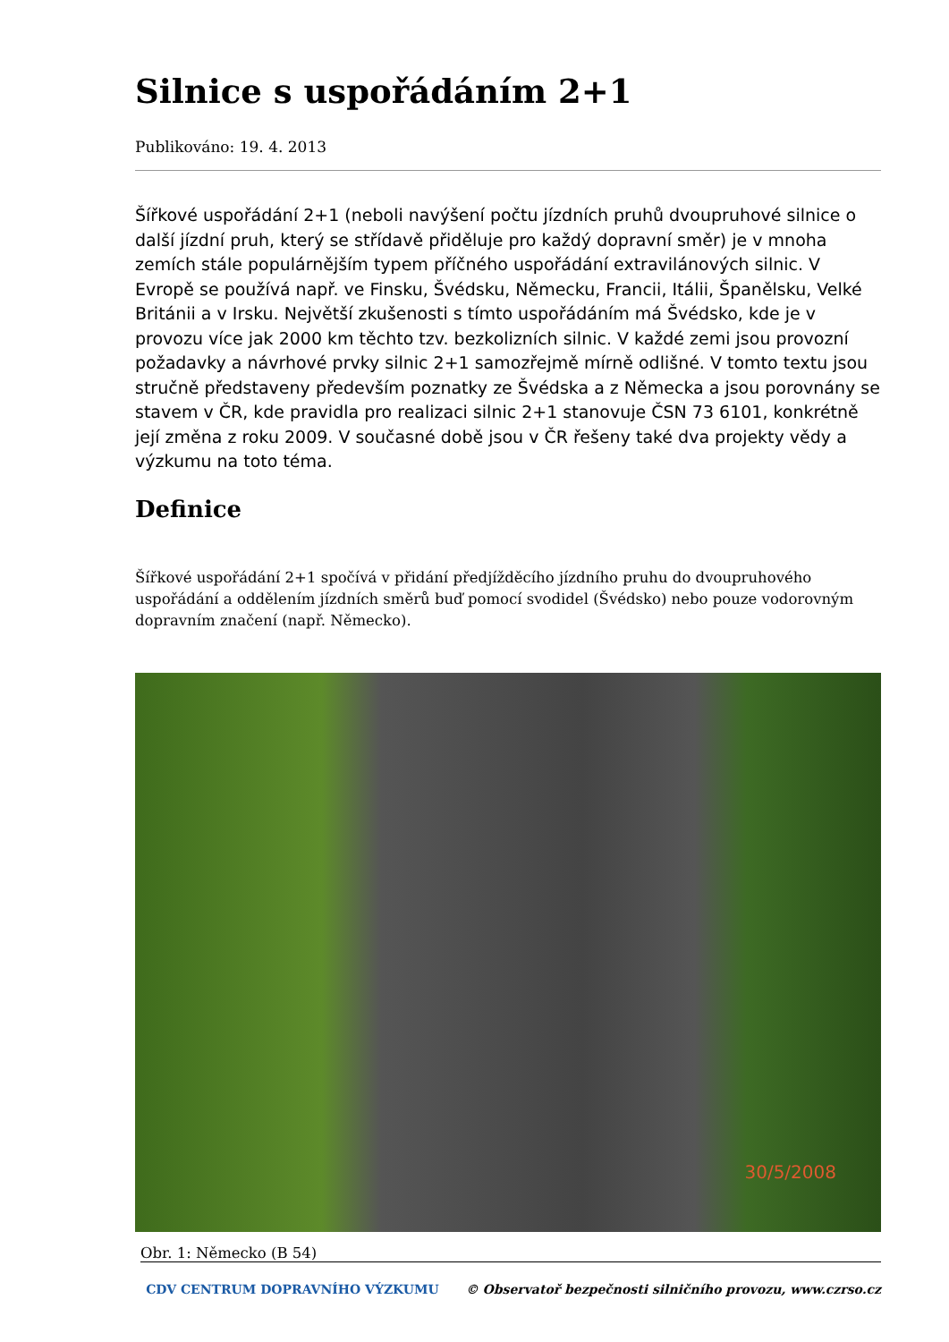Silnice s uspořádáním 2+1
Publikováno: 19. 4. 2013
Šířkové uspořádání 2+1 (neboli navýšení počtu jízdních pruhů dvoupruhové silnice o další jízdní pruh, který se střídavě přiděluje pro každý dopravní směr) je v mnoha zemích stále populárnějším typem příčného uspořádání extravilánových silnic. V Evropě se používá např. ve Finsku, Švédsku, Německu, Francii, Itálii, Španělsku, Velké Británii a v Irsku. Největší zkušenosti s tímto uspořádáním má Švédsko, kde je v provozu více jak 2000 km těchto tzv. bezkolizních silnic. V každé zemi jsou provozní požadavky a návrhové prvky silnic 2+1 samozřejmě mírně odlišné. V tomto textu jsou stručně představeny především poznatky ze Švédska a z Německa a jsou porovnány se stavem v ČR, kde pravidla pro realizaci silnic 2+1 stanovuje ČSN 73 6101, konkrétně její změna z roku 2009. V současné době jsou v ČR řešeny také dva projekty vědy a výzkumu na toto téma.
Definice
Šířkové uspořádání 2+1 spočívá v přidání předjížděcího jízdního pruhu do dvoupruhového uspořádání a oddělením jízdních směrů buď pomocí svodidel (Švédsko) nebo pouze vodorovným dopravním značení (např. Německo).
30/5/2008
Obr. 1: Německo (B 54)
CDV CENTRUM DOPRAVNÍHO VÝZKUMU © Observatoř bezpečnosti silničního provozu, www.czrso.cz